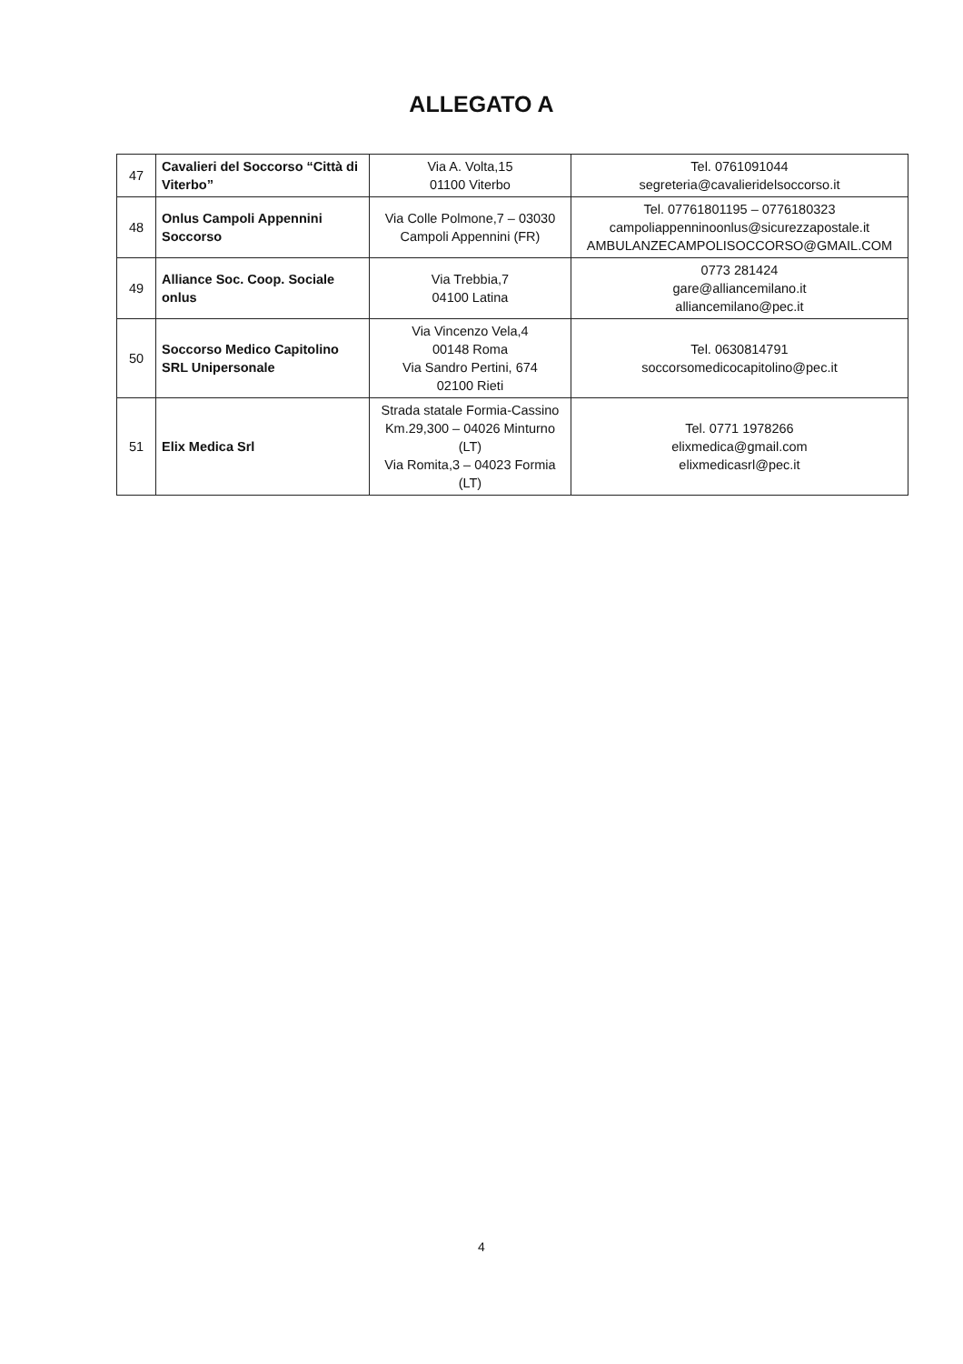ALLEGATO A
| 47 | Cavalieri del Soccorso “Città di Viterbo” | Via A. Volta,15 01100 Viterbo | Tel. 0761091044 segreteria@cavalieridelsoccorso.it |
| 48 | Onlus Campoli Appennini Soccorso | Via Colle Polmone,7 – 03030 Campoli Appennini (FR) | Tel. 07761801195 – 0776180323 campoliappenninoonlus@sicurezzapostale.it AMBULANZECAMPOLISOCCORSO@GMAIL.COM |
| 49 | Alliance Soc. Coop. Sociale onlus | Via Trebbia,7 04100 Latina | 0773 281424 gare@alliancemilano.it alliancemilano@pec.it |
| 50 | Soccorso Medico Capitolino SRL Unipersonale | Via Vincenzo Vela,4 00148 Roma Via Sandro Pertini, 674 02100 Rieti | Tel. 0630814791 soccorsomedicocapitolino@pec.it |
| 51 | Elix Medica Srl | Strada statale Formia-Cassino Km.29,300 – 04026 Minturno (LT) Via Romita,3 – 04023 Formia (LT) | Tel. 0771 1978266 elixmedica@gmail.com elixmedicasrl@pec.it |
4